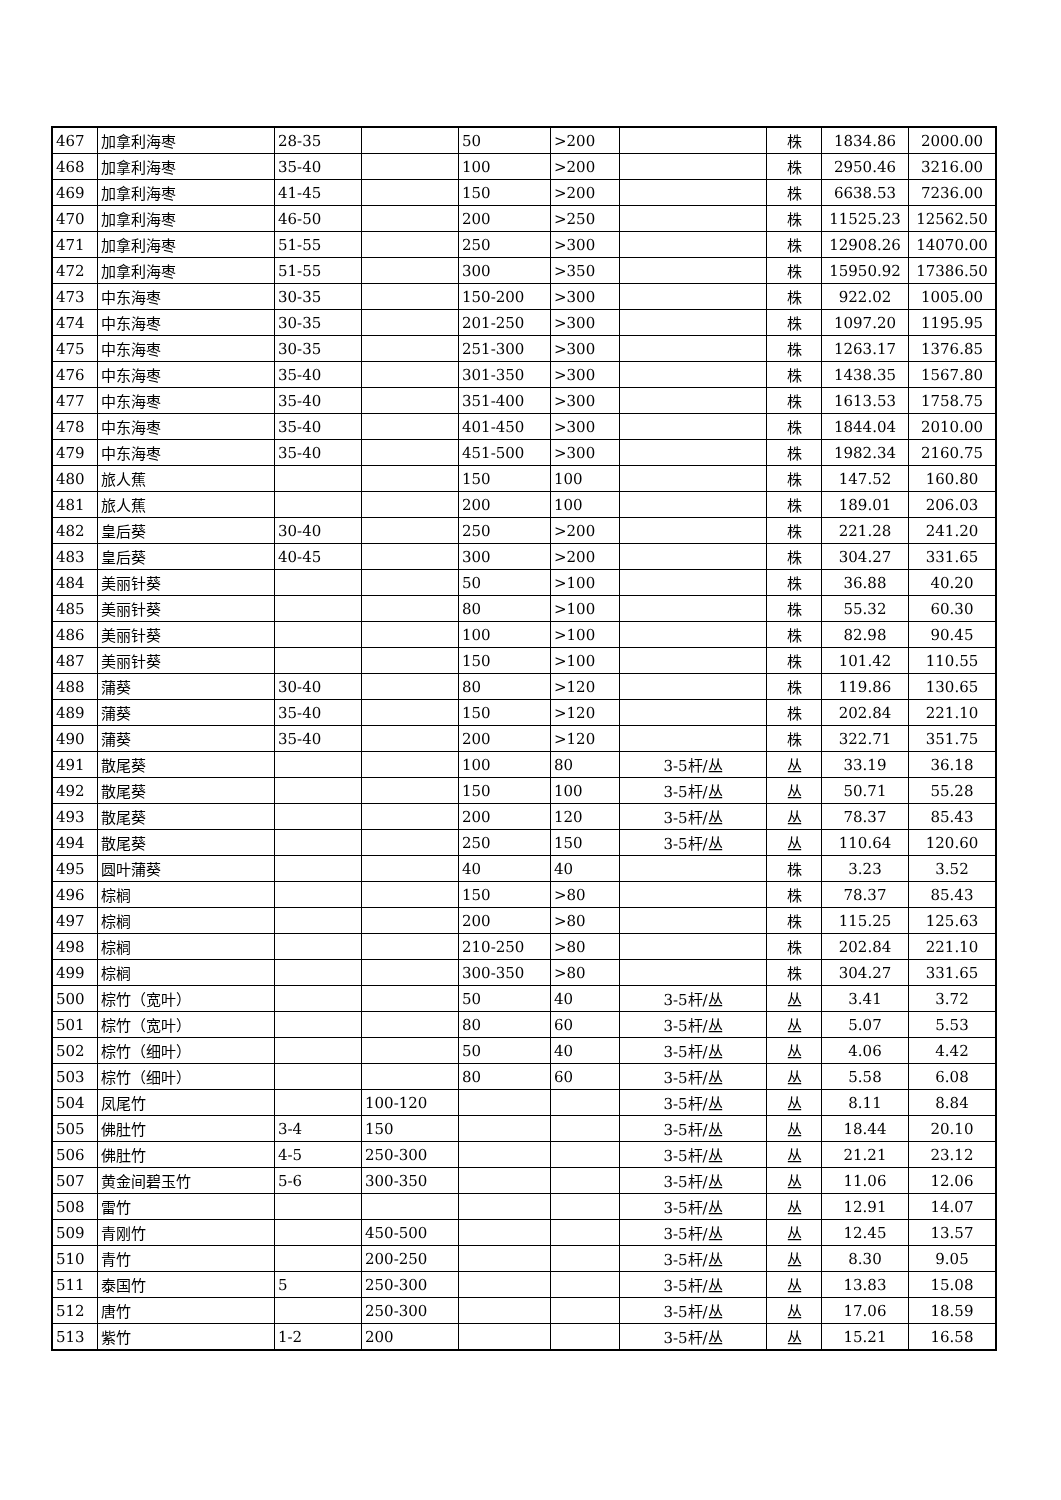| 467 | 加拿利海枣 | 28-35 | | 50 | >200 | | 株 | 1834.86 | 2000.00 |
| 468 | 加拿利海枣 | 35-40 | | 100 | >200 | | 株 | 2950.46 | 3216.00 |
| 469 | 加拿利海枣 | 41-45 | | 150 | >200 | | 株 | 6638.53 | 7236.00 |
| 470 | 加拿利海枣 | 46-50 | | 200 | >250 | | 株 | 11525.23 | 12562.50 |
| 471 | 加拿利海枣 | 51-55 | | 250 | >300 | | 株 | 12908.26 | 14070.00 |
| 472 | 加拿利海枣 | 51-55 | | 300 | >350 | | 株 | 15950.92 | 17386.50 |
| 473 | 中东海枣 | 30-35 | | 150-200 | >300 | | 株 | 922.02 | 1005.00 |
| 474 | 中东海枣 | 30-35 | | 201-250 | >300 | | 株 | 1097.20 | 1195.95 |
| 475 | 中东海枣 | 30-35 | | 251-300 | >300 | | 株 | 1263.17 | 1376.85 |
| 476 | 中东海枣 | 35-40 | | 301-350 | >300 | | 株 | 1438.35 | 1567.80 |
| 477 | 中东海枣 | 35-40 | | 351-400 | >300 | | 株 | 1613.53 | 1758.75 |
| 478 | 中东海枣 | 35-40 | | 401-450 | >300 | | 株 | 1844.04 | 2010.00 |
| 479 | 中东海枣 | 35-40 | | 451-500 | >300 | | 株 | 1982.34 | 2160.75 |
| 480 | 旅人蕉 | | | 150 | 100 | | 株 | 147.52 | 160.80 |
| 481 | 旅人蕉 | | | 200 | 100 | | 株 | 189.01 | 206.03 |
| 482 | 皇后葵 | 30-40 | | 250 | >200 | | 株 | 221.28 | 241.20 |
| 483 | 皇后葵 | 40-45 | | 300 | >200 | | 株 | 304.27 | 331.65 |
| 484 | 美丽针葵 | | | 50 | >100 | | 株 | 36.88 | 40.20 |
| 485 | 美丽针葵 | | | 80 | >100 | | 株 | 55.32 | 60.30 |
| 486 | 美丽针葵 | | | 100 | >100 | | 株 | 82.98 | 90.45 |
| 487 | 美丽针葵 | | | 150 | >100 | | 株 | 101.42 | 110.55 |
| 488 | 蒲葵 | 30-40 | | 80 | >120 | | 株 | 119.86 | 130.65 |
| 489 | 蒲葵 | 35-40 | | 150 | >120 | | 株 | 202.84 | 221.10 |
| 490 | 蒲葵 | 35-40 | | 200 | >120 | | 株 | 322.71 | 351.75 |
| 491 | 散尾葵 | | | 100 | 80 | 3-5杆/丛 | 丛 | 33.19 | 36.18 |
| 492 | 散尾葵 | | | 150 | 100 | 3-5杆/丛 | 丛 | 50.71 | 55.28 |
| 493 | 散尾葵 | | | 200 | 120 | 3-5杆/丛 | 丛 | 78.37 | 85.43 |
| 494 | 散尾葵 | | | 250 | 150 | 3-5杆/丛 | 丛 | 110.64 | 120.60 |
| 495 | 圆叶蒲葵 | | | 40 | 40 | | 株 | 3.23 | 3.52 |
| 496 | 棕榈 | | | 150 | >80 | | 株 | 78.37 | 85.43 |
| 497 | 棕榈 | | | 200 | >80 | | 株 | 115.25 | 125.63 |
| 498 | 棕榈 | | | 210-250 | >80 | | 株 | 202.84 | 221.10 |
| 499 | 棕榈 | | | 300-350 | >80 | | 株 | 304.27 | 331.65 |
| 500 | 棕竹（宽叶） | | | 50 | 40 | 3-5杆/丛 | 丛 | 3.41 | 3.72 |
| 501 | 棕竹（宽叶） | | | 80 | 60 | 3-5杆/丛 | 丛 | 5.07 | 5.53 |
| 502 | 棕竹（细叶） | | | 50 | 40 | 3-5杆/丛 | 丛 | 4.06 | 4.42 |
| 503 | 棕竹（细叶） | | | 80 | 60 | 3-5杆/丛 | 丛 | 5.58 | 6.08 |
| 504 | 凤尾竹 | | 100-120 | | | 3-5杆/丛 | 丛 | 8.11 | 8.84 |
| 505 | 佛肚竹 | 3-4 | 150 | | | 3-5杆/丛 | 丛 | 18.44 | 20.10 |
| 506 | 佛肚竹 | 4-5 | 250-300 | | | 3-5杆/丛 | 丛 | 21.21 | 23.12 |
| 507 | 黄金间碧玉竹 | 5-6 | 300-350 | | | 3-5杆/丛 | 丛 | 11.06 | 12.06 |
| 508 | 雷竹 | | | | | 3-5杆/丛 | 丛 | 12.91 | 14.07 |
| 509 | 青刚竹 | | 450-500 | | | 3-5杆/丛 | 丛 | 12.45 | 13.57 |
| 510 | 青竹 | | 200-250 | | | 3-5杆/丛 | 丛 | 8.30 | 9.05 |
| 511 | 泰国竹 | 5 | 250-300 | | | 3-5杆/丛 | 丛 | 13.83 | 15.08 |
| 512 | 唐竹 | | 250-300 | | | 3-5杆/丛 | 丛 | 17.06 | 18.59 |
| 513 | 紫竹 | 1-2 | 200 | | | 3-5杆/丛 | 丛 | 15.21 | 16.58 |